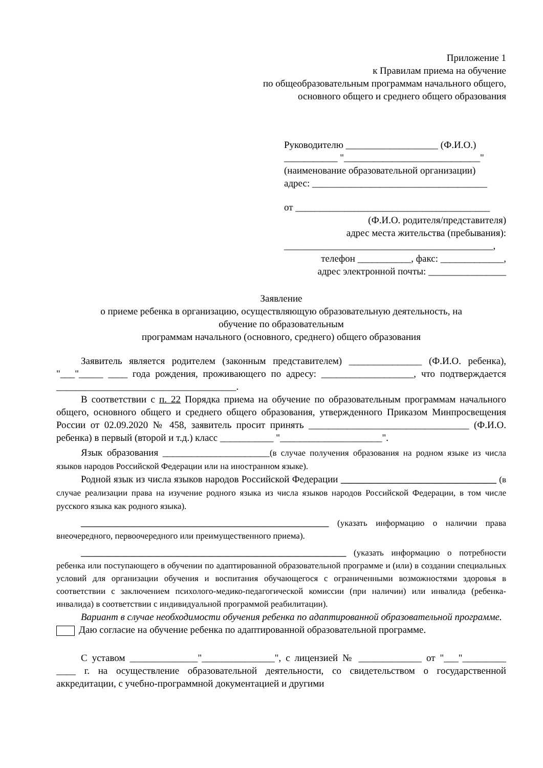Приложение 1
к Правилам приема на обучение
по общеобразовательным программам начального общего,
основного общего и среднего общего образования
Руководителю ___________________ (Ф.И.О.)
___________ "____________________________"
(наименование образовательной организации)
адрес: ____________________________________
от ________________________________________
(Ф.И.О. родителя/представителя)
адрес места жительства (пребывания):
___________________________________________,
телефон ___________, факс: _____________,
адрес электронной почты: ________________
Заявление
о приеме ребенка в организацию, осуществляющую образовательную деятельность, на
обучение по образовательным
программам начального (основного, среднего) общего образования
Заявитель является родителем (законным представителем) _______________ (Ф.И.О. ребенка), "___"_____ ____ года рождения, проживающего по адресу: ___________________, что подтверждается _____________________________________.
В соответствии с п. 22 Порядка приема на обучение по образовательным программам начального общего, основного общего и среднего общего образования, утвержденного Приказом Минпросвещения России от 02.09.2020 № 458, заявитель просит принять _________________________________ (Ф.И.О. ребенка) в первый (второй и т.д.) класс ___________ "_____________________".
Язык образования ______________________(в случае получения образования на родном языке из числа языков народов Российской Федерации или на иностранном языке).
Родной язык из числа языков народов Российской Федерации ________________________________ (в случае реализации права на изучение родного языка из числа языков народов Российской Федерации, в том числе русского языка как родного языка).
_________________________________________________________ (указать информацию о наличии права внеочередного, первоочередного или преимущественного приема).
_____________________________________________________________ (указать информацию о потребности ребенка или поступающего в обучении по адаптированной образовательной программе и (или) в создании специальных условий для организации обучения и воспитания обучающегося с ограниченными возможностями здоровья в соответствии с заключением психолого-медико-педагогической комиссии (при наличии) или инвалида (ребенка-инвалида) в соответствии с индивидуальной программой реабилитации).
Вариант в случае необходимости обучения ребенка по адаптированной образовательной программе.
Даю согласие на обучение ребенка по адаптированной образовательной программе.
С уставом ______________"_______________", с лицензией № _____________ от "___"_________ ____ г. на осуществление образовательной деятельности, со свидетельством о государственной аккредитации, с учебно-программной документацией и другими